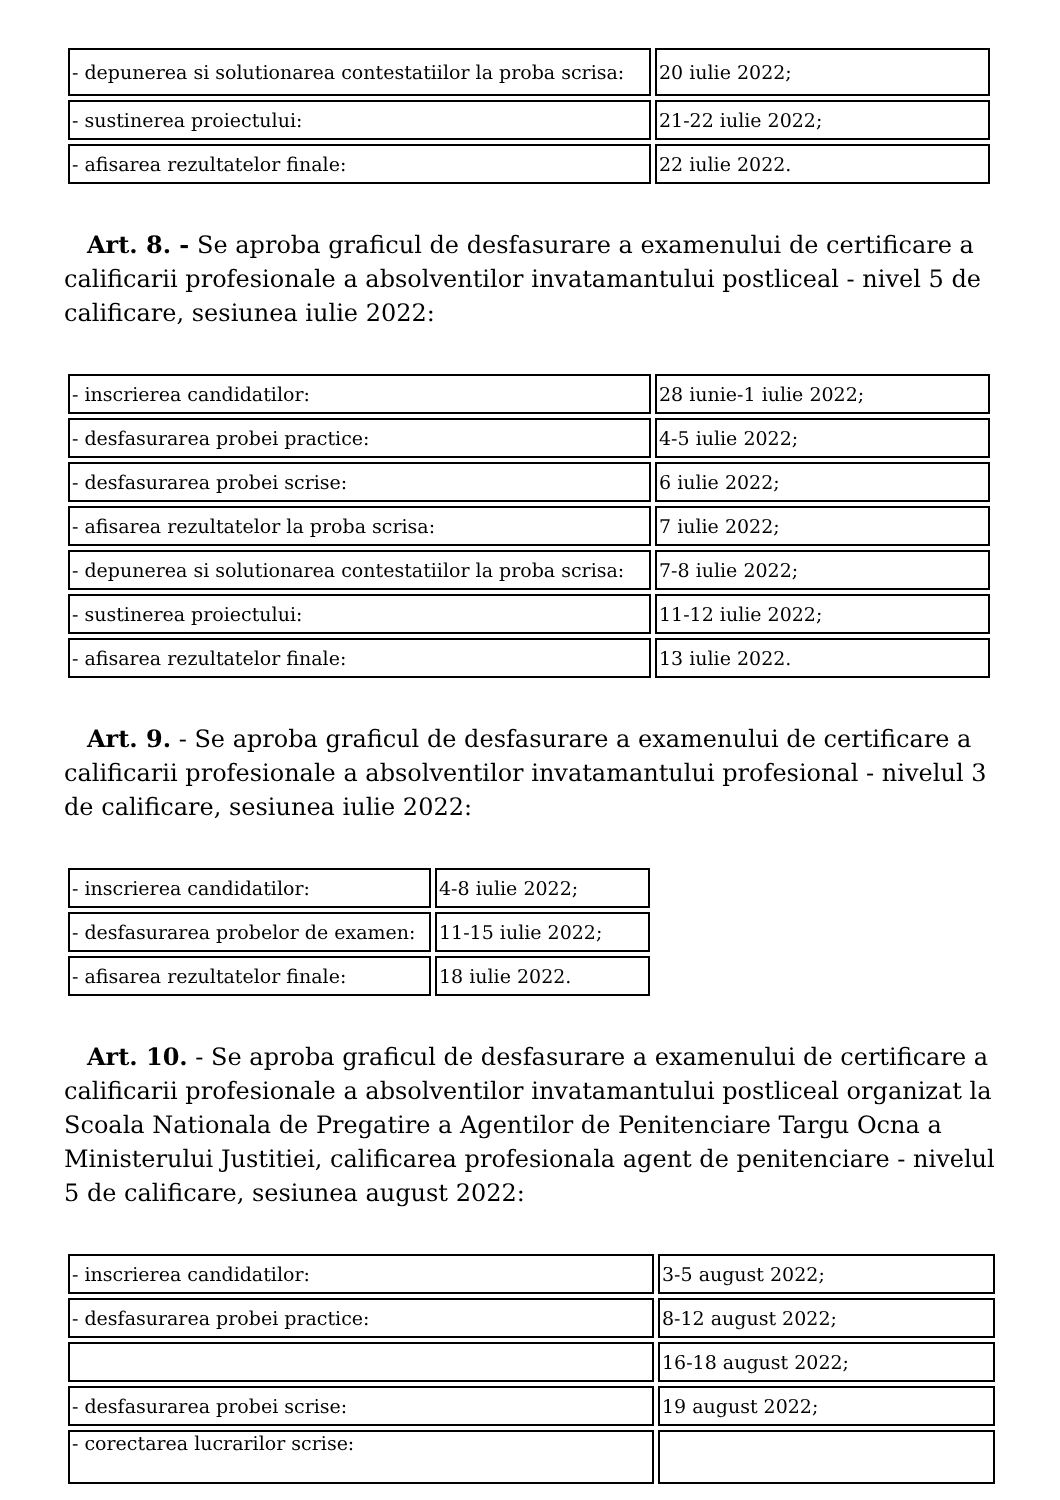| - depunerea si solutionarea contestatiilor la proba scrisa: | 20 iulie 2022; |
| - sustinerea proiectului: | 21-22 iulie 2022; |
| - afisarea rezultatelor finale: | 22 iulie 2022. |
Art. 8. - Se aproba graficul de desfasurare a examenului de certificare a calificarii profesionale a absolventilor invatamantului postliceal - nivel 5 de calificare, sesiunea iulie 2022:
| - inscrierea candidatilor: | 28 iunie-1 iulie 2022; |
| - desfasurarea probei practice: | 4-5 iulie 2022; |
| - desfasurarea probei scrise: | 6 iulie 2022; |
| - afisarea rezultatelor la proba scrisa: | 7 iulie 2022; |
| - depunerea si solutionarea contestatiilor la proba scrisa: | 7-8 iulie 2022; |
| - sustinerea proiectului: | 11-12 iulie 2022; |
| - afisarea rezultatelor finale: | 13 iulie 2022. |
Art. 9. - Se aproba graficul de desfasurare a examenului de certificare a calificarii profesionale a absolventilor invatamantului profesional - nivelul 3 de calificare, sesiunea iulie 2022:
| - inscrierea candidatilor: | 4-8 iulie 2022; |
| - desfasurarea probelor de examen: | 11-15 iulie 2022; |
| - afisarea rezultatelor finale: | 18 iulie 2022. |
Art. 10. - Se aproba graficul de desfasurare a examenului de certificare a calificarii profesionale a absolventilor invatamantului postliceal organizat la Scoala Nationala de Pregatire a Agentilor de Penitenciare Targu Ocna a Ministerului Justitiei, calificarea profesionala agent de penitenciare - nivelul 5 de calificare, sesiunea august 2022:
| - inscrierea candidatilor: | 3-5 august 2022; |
| - desfasurarea probei practice: | 8-12 august 2022; |
| | 16-18 august 2022; |
| - desfasurarea probei scrise: | 19 august 2022; |
| - corectarea lucrarilor scrise: | |